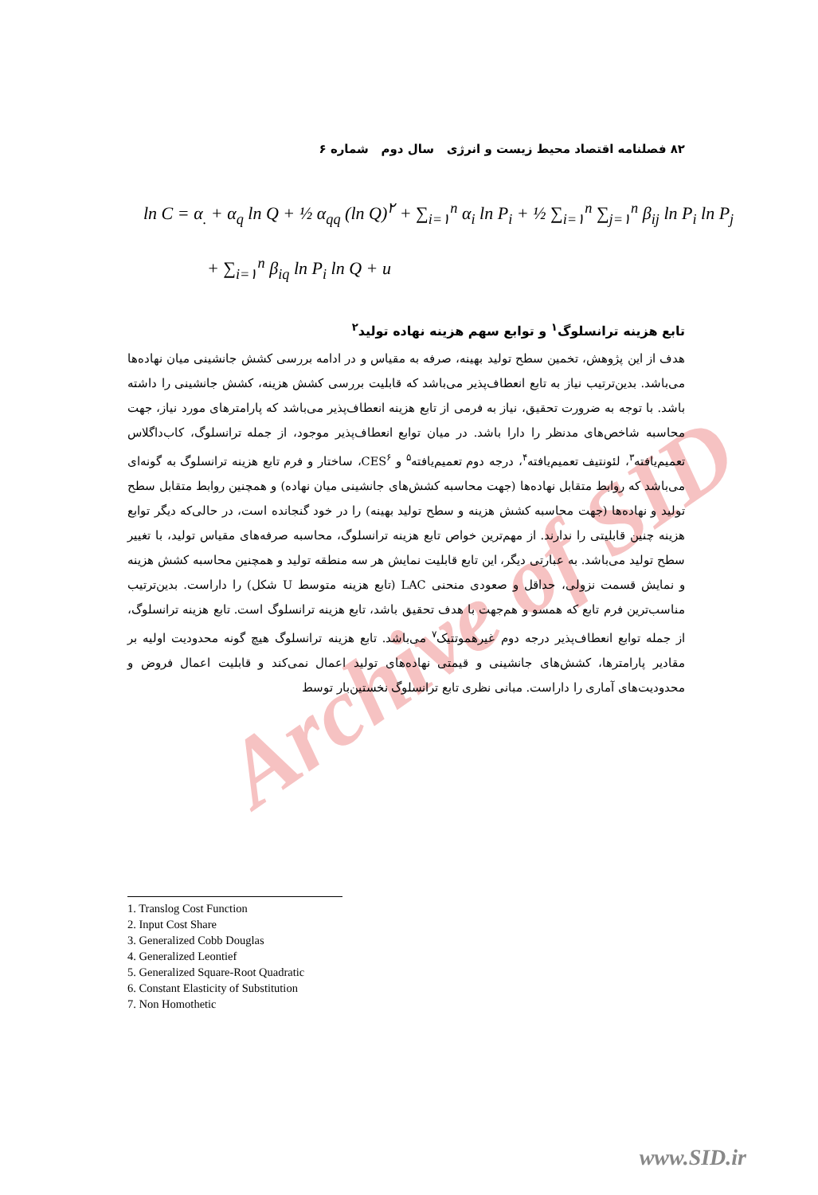۸۲ فصلنامه اقتصاد محیط زیست و انرژی سال دوم شماره ۶
ln C = α<sub>.</sub> + α<sub>q</sub> ln Q + ½ α<sub>qq</sub> (ln Q)<sup>۲</sup> + ∑<sub>i=۱</sub><sup>n</sup> α<sub>i</sub> ln P<sub>i</sub> + ½ ∑<sub>i=۱</sub><sup>n</sup> ∑<sub>j=۱</sub><sup>n</sup> β<sub>ij</sub> ln P<sub>i</sub> ln P<sub>j</sub>
+ ∑<sub>i=۱</sub><sup>n</sup> β<sub>iq</sub> ln P<sub>i</sub> ln Q + u
Archive of SID
تابع هزینه ترانسلوگ<sup>۱</sup> و توابع سهم هزینه نهاده تولید<sup>۲</sup>
هدف از این پژوهش، تخمین سطح تولید بهینه، صرفه به مقیاس و در ادامه بررسی کشش جانشینی میان نهاده‌ها می‌باشد. بدین‌ترتیب نیاز به تابع انعطاف‌پذیر می‌باشد که قابلیت بررسی کشش هزینه، کشش جانشینی را داشته باشد. با توجه به ضرورت تحقیق، نیاز به فرمی از تابع هزینه انعطاف‌پذیر می‌باشد که پارامترهای مورد نیاز، جهت محاسبه شاخص‌های مدنظر را دارا باشد. در میان توابع انعطاف‌پذیر موجود، از جمله ترانسلوگ، کاب‌داگلاس تعمیم‌یافته<sup>۳</sup>، لئونتیف تعمیم‌یافته<sup>۴</sup>، درجه دوم تعمیم‌یافته<sup>۵</sup> و CES<sup>۶</sup>، ساختار و فرم تابع هزینه ترانسلوگ به گونه‌ای می‌باشد که روابط متقابل نهاده‌ها (جهت محاسبه کشش‌های جانشینی میان نهاده) و همچنین روابط متقابل سطح تولید و نهاده‌ها (جهت محاسبه کشش هزینه و سطح تولید بهینه) را در خود گنجانده است، در حالی‌که دیگر توابع هزینه چنین قابلیتی را ندارند. از مهم‌ترین خواص تابع هزینه ترانسلوگ، محاسبه صرفه‌های مقیاس تولید، با تغییر سطح تولید می‌باشد. به عبارتی دیگر، این تابع قابلیت نمایش هر سه منطقه تولید و همچنین محاسبه کشش هزینه و نمایش قسمت نزولی، حداقل و صعودی منحنی LAC (تابع هزینه متوسط U شکل) را داراست. بدین‌ترتیب مناسب‌ترین فرم تابع که همسو و هم‌جهت با هدف تحقیق باشد، تابع هزینه ترانسلوگ است. تابع هزینه ترانسلوگ، از جمله توابع انعطاف‌پذیر درجه دوم غیرهموتتیک<sup>۷</sup> می‌باشد. تابع هزینه ترانسلوگ هیچ گونه محدودیت اولیه بر مقادیر پارامترها، کشش‌های جانشینی و قیمتی نهاده‌های تولید اعمال نمی‌کند و قابلیت اعمال فروض و محدودیت‌های آماری را داراست. مبانی نظری تابع ترانسلوگ نخستین‌بار توسط
1. Translog Cost Function
2. Input Cost Share
3. Generalized Cobb Douglas
4. Generalized Leontief
5. Generalized Square-Root Quadratic
6. Constant Elasticity of Substitution
7. Non Homothetic
www.SID.ir